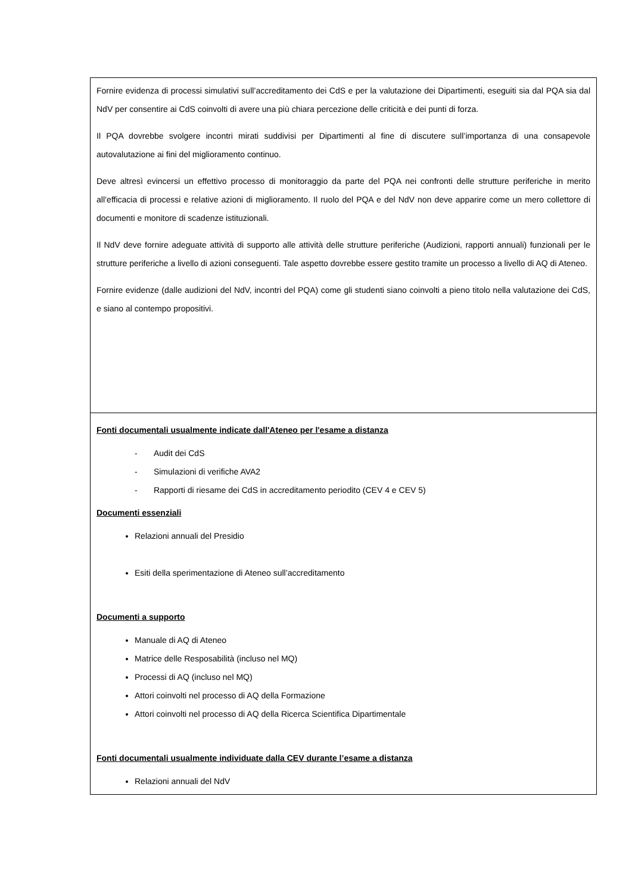| Fornire evidenza di processi simulativi sull’accreditamento dei CdS e per la valutazione dei Dipartimenti, eseguiti sia dal PQA sia dal NdV per consentire ai CdS coinvolti di avere una più chiara percezione delle criticità e dei punti di forza. Il PQA dovrebbe svolgere incontri mirati suddivisi per Dipartimenti al fine di discutere sull’importanza di una consapevole autovalutazione ai fini del miglioramento continuo. Deve altresì evincersi un effettivo processo di monitoraggio da parte del PQA nei confronti delle strutture periferiche in merito all’efficacia di processi e relative azioni di miglioramento. Il ruolo del PQA e del NdV non deve apparire come un mero collettore di documenti e monitore di scadenze istituzionali. Il NdV deve fornire adeguate attività di supporto alle attività delle strutture periferiche (Audizioni, rapporti annuali) funzionali per le strutture periferiche a livello di azioni conseguenti. Tale aspetto dovrebbe essere gestito tramite un processo a livello di AQ di Ateneo. Fornire evidenze (dalle audizioni del NdV, incontri del PQA) come gli studenti siano coinvolti a pieno titolo nella valutazione dei CdS, e siano al contempo propositivi. |
| Fonti documentali usualmente indicate dall'Ateneo per l'esame a distanza - Audit dei CdS - Simulazioni di verifiche AVA2 - Rapporti di riesame dei CdS in accreditamento periodito (CEV 4 e CEV 5) Documenti essenziali Relazioni annuali del Presidio Esiti della sperimentazione di Ateneo sull’accreditamento Documenti a supporto Manuale di AQ di Ateneo Matrice delle Resposabilità (incluso nel MQ) Processi di AQ (incluso nel MQ) Attori coinvolti nel processo di AQ della Formazione Attori coinvolti nel processo di AQ della Ricerca Scientifica Dipartimentale Fonti documentali usualmente individuate dalla CEV durante l’esame a distanza Relazioni annuali del NdV |